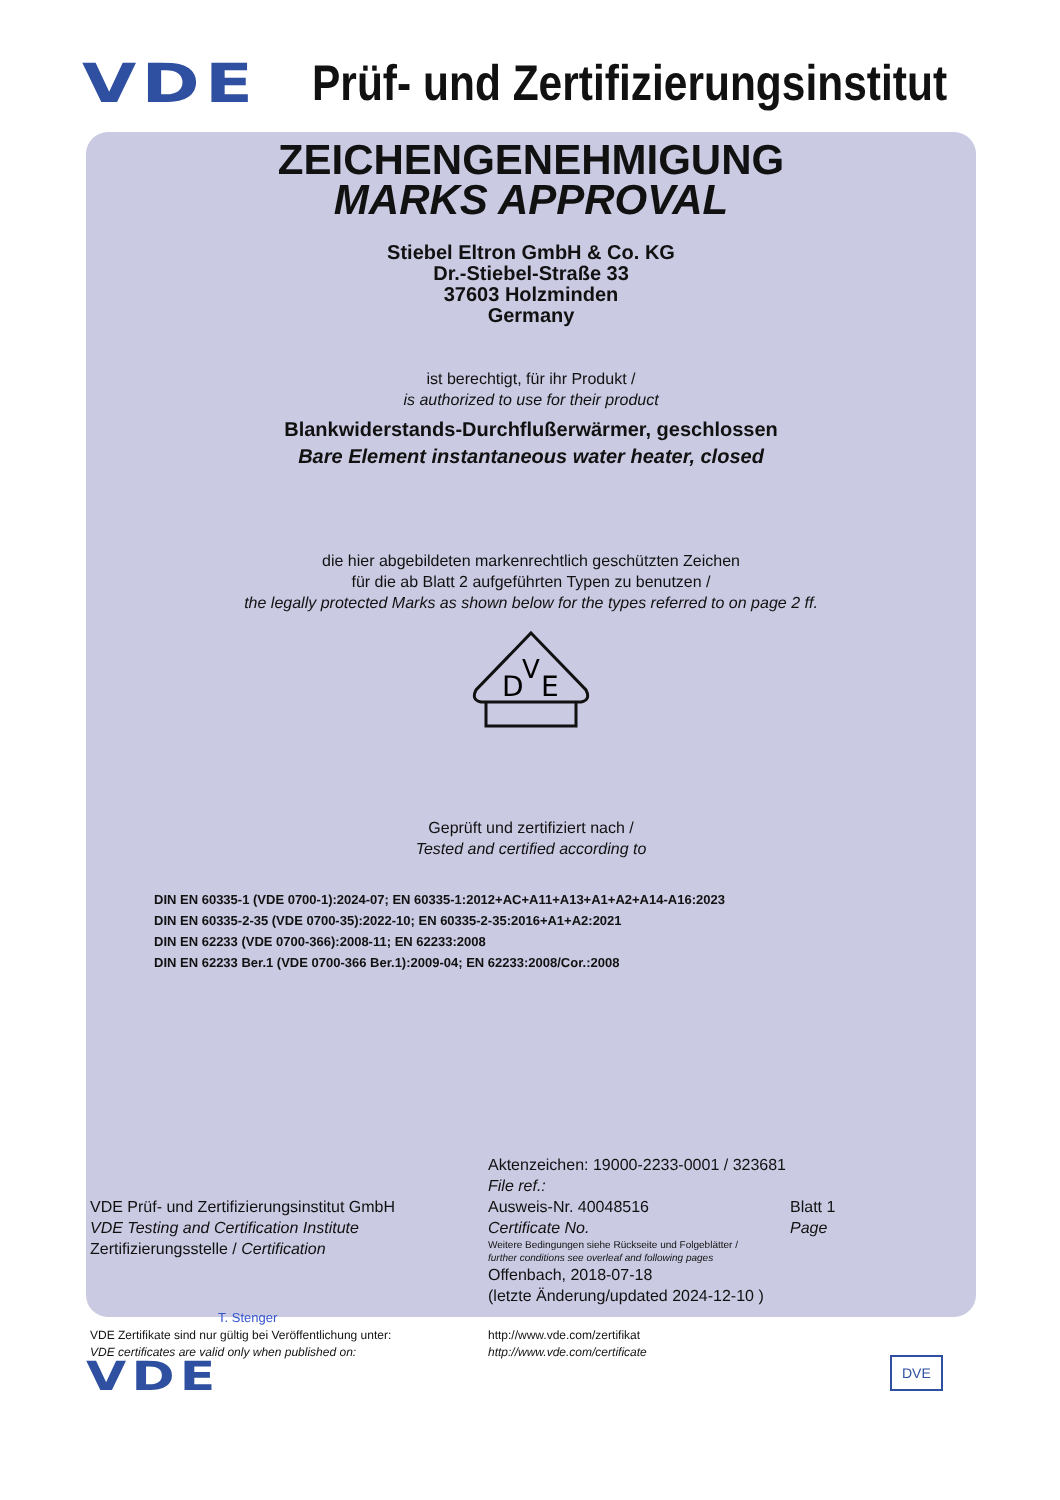VDE Prüf- und Zertifizierungsinstitut
ZEICHENGENEHMIGUNG
MARKS APPROVAL
Stiebel Eltron GmbH & Co. KG
Dr.-Stiebel-Straße 33
37603 Holzminden
Germany
ist berechtigt, für ihr Produkt /
is authorized to use for their product
Blankwiderstands-Durchflußerwärmer, geschlossen
Bare Element instantaneous water heater, closed
die hier abgebildeten markenrechtlich geschützten Zeichen
für die ab Blatt 2 aufgeführten Typen zu benutzen /
the legally protected Marks as shown below for the types referred to on page 2 ff.
D
V
E
Geprüft und zertifiziert nach /
Tested and certified according to
DIN EN 60335-1 (VDE 0700-1):2024-07; EN 60335-1:2012+AC+A11+A13+A1+A2+A14-A16:2023
DIN EN 60335-2-35 (VDE 0700-35):2022-10; EN 60335-2-35:2016+A1+A2:2021
DIN EN 62233 (VDE 0700-366):2008-11; EN 62233:2008
DIN EN 62233 Ber.1 (VDE 0700-366 Ber.1):2009-04; EN 62233:2008/Cor.:2008
VDE Prüf- und Zertifizierungsinstitut GmbH
VDE Testing and Certification Institute
Zertifizierungsstelle / Certification
T. Stenger
Aktenzeichen: 19000-2233-0001 / 323681
File ref.:
Ausweis-Nr. 40048516 Blatt 1
Certificate No. Page
Weitere Bedingungen siehe Rückseite und Folgeblätter /
further conditions see overleaf and following pages
Offenbach, 2018-07-18
(letzte Änderung/updated 2024-12-10 )
VDE Zertifikate sind nur gültig bei Veröffentlichung unter:
VDE certificates are valid only when published on:
http://www.vde.com/zertifikat
http://www.vde.com/certificate
VDE DVE